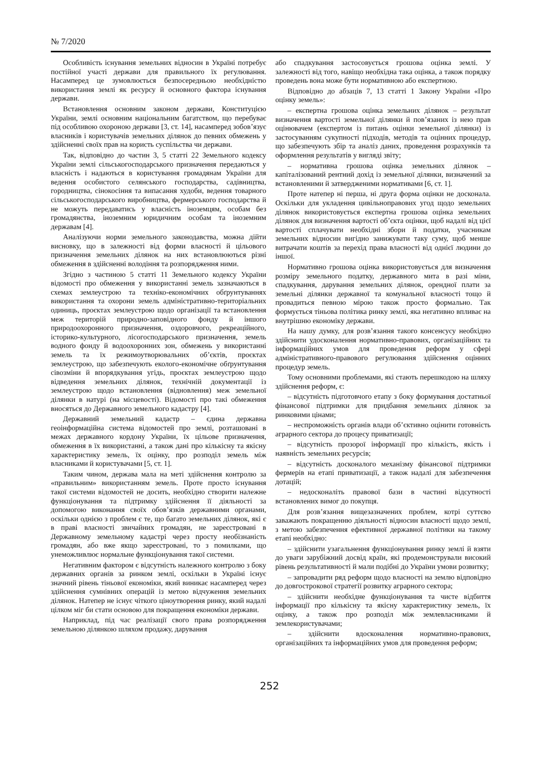№ 7/2020
Особливість існування земельних відносин в Україні потребує постійної участі держави для правильного їх регулювання. Насамперед це зумовлюється безпосередньою необхідністю використання землі як ресурсу й основного фактора існування держави.
Встановлення основним законом держави, Конституцією України, землі основним національним багатством, що перебуває під особливою охороною держави [3, ст. 14], насамперед зобов’язує власників і користувачів земельних ділянок до певних обмежень у здійсненні своїх прав на користь суспільства чи держави.
Так, відповідно до частин 3, 5 статті 22 Земельного кодексу України землі сільськогосподарського призначення передаються у власність і надаються в користування громадянам України для ведення особистого селянського господарства, садівництва, городництва, сінокосіння та випасання худоби, ведення товарного сільськогосподарського виробництва, фермерського господарства й не можуть передаватись у власність іноземцям, особам без громадянства, іноземним юридичним особам та іноземним державам [4].
Аналізуючи норми земельного законодавства, можна дійти висновку, що в залежності від форми власності й цільового призначення земельних ділянок на них встановлюються різні обмеження в здійсненні володіння та розпорядження ними.
Згідно з частиною 5 статті 11 Земельного кодексу України відомості про обмеження у використанні земель зазначаються в схемах землеустрою та техніко-економічних обґрунтуваннях використання та охорони земель адміністративно-територіальних одиниць, проєктах землеустрою щодо організації та встановлення меж територій природно-заповідного фонду й іншого природоохоронного призначення, оздоровчого, рекреаційного, історико-культурного, лісогосподарського призначення, земель водного фонду й водоохоронних зон, обмежень у використанні земель та їх режимоутворювальних об’єктів, проєктах землеустрою, що забезпечують еколого-економічне обґрунтування сівозміни й впорядкування угідь, проєктах землеустрою щодо відведення земельних ділянок, технічній документації із землеустрою щодо встановлення (відновлення) меж земельної ділянки в натурі (на місцевості). Відомості про такі обмеження вносяться до Державного земельного кадастру [4].
Державний земельний кадастр – єдина державна геоінформаційна система відомостей про землі, розташовані в межах державного кордону України, їх цільове призначення, обмеження в їх використанні, а також дані про кількісну та якісну характеристику земель, їх оцінку, про розподіл земель між власниками й користувачами [5, ст. 1].
Таким чином, держава мала на меті здійснення контролю за «правильним» використанням земель. Проте просто існування такої системи відомостей не досить, необхідно створити належне функціонування та підтримку здійснення її діяльності за допомогою виконання своїх обов’язків державними органами, оскільки однією з проблем є те, що багато земельних ділянок, які є в праві власності звичайних громадян, не зареєстровані в Державному земельному кадастрі через просту необізнаність громадян, або вже якщо зареєстровані, то з помилками, що унеможливлює нормальне функціонування такої системи.
Негативним фактором є відсутність належного контролю з боку державних органів за ринком землі, оскільки в Україні існує значний рівень тіньової економіки, який виникає насамперед через здійснення сумнівних операцій із метою відчуження земельних ділянок. Натепер не існує чіткого ціноутворення ринку, який надалі цілком міг би стати основою для покращення економіки держави.
Наприклад, під час реалізації свого права розпорядження земельною ділянкою шляхом продажу, дарування
або спадкування застосовується грошова оцінка землі. У залежності від того, навіщо необхідна така оцінка, а також порядку проведень вона може бути нормативною або експертною.
Відповідно до абзаців 7, 13 статті 1 Закону України «Про оцінку земель»:
– експертна грошова оцінка земельних ділянок – результат визначення вартості земельної ділянки й пов’язаних із нею прав оцінювачем (експертом із питань оцінки земельної ділянки) із застосуванням сукупності підходів, методів та оцінних процедур, що забезпечують збір та аналіз даних, проведення розрахунків та оформлення результатів у вигляді звіту;
– нормативна грошова оцінка земельних ділянок – капіталізований рентний дохід із земельної ділянки, визначений за встановленими й затвердженими нормативами [6, ст. 1].
Проте натепер ні перша, ні друга форма оцінки не досконала. Оскільки для укладення цивільноправових угод щодо земельних ділянок використовується експертна грошова оцінка земельних ділянок для визначення вартості об’єкта оцінки, щоб надалі від цієї вартості сплачувати необхідні збори й податки, учасникам земельних відносин вигідно занижувати таку суму, щоб менше витрачати коштів за перехід права власності від однієї людини до іншої.
Нормативно грошова оцінка використовується для визначення розміру земельного податку, державного мита в разі міни, спадкування, дарування земельних ділянок, орендної плати за земельні ділянки державної та комунальної власності тощо й провадиться певною мірою також просто формально. Так формується тіньова політика ринку землі, яка негативно впливає на внутрішню економіку держави.
На нашу думку, для розв’язання такого консенсусу необхідно здійснити удосконалення нормативно-правових, організаційних та інформаційних умов для проведення реформ у сфері адміністративного-правового регулювання здійснення оцінних процедур земель.
Тому основними проблемами, які стають перешкодою на шляху здійснення реформ, є:
– відсутність підготовчого етапу з боку формування достатньої фінансової підтримки для придбання земельних ділянок за ринковими цінами;
– неспроможність органів влади об’єктивно оцінити готовність аграрного сектора до процесу приватизації;
– відсутність прозорої інформації про кількість, якість і наявність земельних ресурсів;
– відсутність досконалого механізму фінансової підтримки фермерів на етапі приватизації, а також надалі для забезпечення дотацій;
– недосконаліть правової бази в частині відсутності встановлених вимог до покупця.
Для розв’язання вищезазначених проблем, котрі суттєво заважають покращенню діяльності відносин власності щодо землі, з метою забезпечення ефективної державної політики на такому етапі необхідно:
– здійснити узагальнення функціонування ринку землі й взяти до уваги зарубіжний досвід країн, які продемонстрували високий рівень результативності й мали подібні до України умови розвитку;
– запровадити ряд реформ щодо власності на землю відповідно до довгострокової стратегії розвитку аграрного сектора;
– здійснити необхідне функціонування та чисте відбиття інформації про кількісну та якісну характеристику земель, їх оцінку, а також про розподіл між землевласниками й землекористувачами;
– здійснити вдосконалення нормативно-правових, організаційних та інформаційних умов для проведення реформ;
252